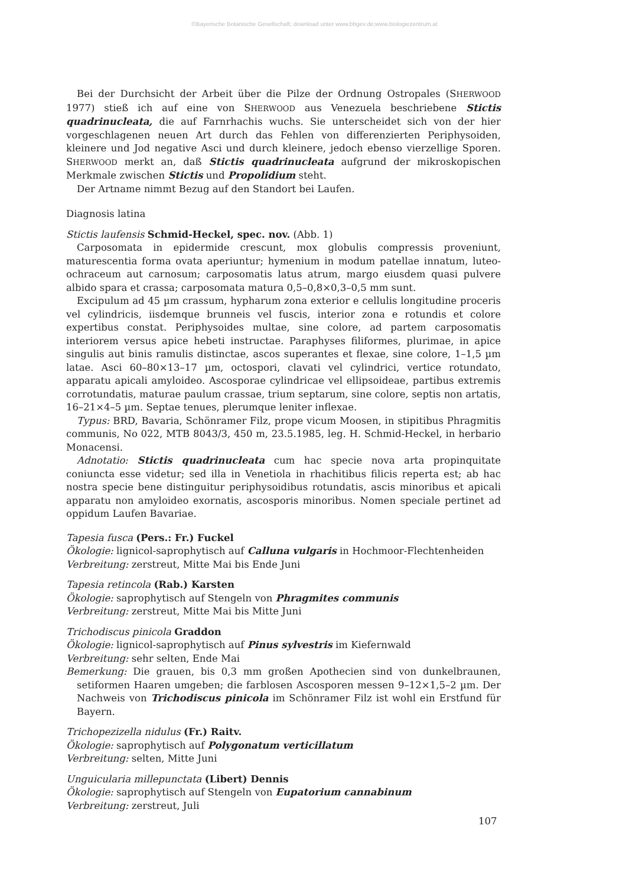©Bayerische Botanische Gesellschaft; download unter www.bbgev.de;www.biologiezentrum.at
Bei der Durchsicht der Arbeit über die Pilze der Ordnung Ostropales (SHERWOOD 1977) stieß ich auf eine von SHERWOOD aus Venezuela beschriebene Stictis quadrinucleata, die auf Farnrhachis wuchs. Sie unterscheidet sich von der hier vorgeschlagenen neuen Art durch das Fehlen von differenzierten Periphysoiden, kleinere und Jod negative Asci und durch kleinere, jedoch ebenso vierzellige Sporen. SHERWOOD merkt an, daß Stictis quadrinucleata aufgrund der mikroskopischen Merkmale zwischen Stictis und Propolidium steht.
Der Artname nimmt Bezug auf den Standort bei Laufen.
Diagnosis latina
Stictis laufensis Schmid-Heckel, spec. nov. (Abb. 1)
Carposomata in epidermide crescunt, mox globulis compressis proveniunt, maturescentia forma ovata aperiuntur; hymenium in modum patellae innatum, luteo-ochraceum aut carnosum; carposomatis latus atrum, margo eiusdem quasi pulvere albido spara et crassa; carposomata matura 0,5–0,8×0,3–0,5 mm sunt.
Excipulum ad 45 µm crassum, hypharum zona exterior e cellulis longitudine proceris vel cylindricis, iisdemque brunneis vel fuscis, interior zona e rotundis et colore expertibus constat. Periphysoides multae, sine colore, ad partem carposomatis interiorem versus apice hebeti instructae. Paraphyses filiformes, plurimae, in apice singulis aut binis ramulis distinctae, ascos superantes et flexae, sine colore, 1–1,5 µm latae. Asci 60–80×13–17 µm, octospori, clavati vel cylindrici, vertice rotundato, apparatu apicali amyloideo. Ascosporae cylindricae vel ellipsoideae, partibus extremis corrotundatis, maturae paulum crassae, trium septarum, sine colore, septis non artatis, 16–21×4–5 µm. Septae tenues, plerumque leniter inflexae.
Typus: BRD, Bavaria, Schönramer Filz, prope vicum Moosen, in stipitibus Phragmitis communis, No 022, MTB 8043/3, 450 m, 23.5.1985, leg. H. Schmid-Heckel, in herbario Monacensi.
Adnotatio: Stictis quadrinucleata cum hac specie nova arta propinquitate coniuncta esse videtur; sed illa in Venetiola in rhachitibus filicis reperta est; ab hac nostra specie bene distinguitur periphysoidibus rotundatis, ascis minoribus et apicali apparatu non amyloideo exornatis, ascosporis minoribus. Nomen speciale pertinet ad oppidum Laufen Bavariae.
Tapesia fusca (Pers.: Fr.) Fuckel
Ökologie: lignicol-saprophytisch auf Calluna vulgaris in Hochmoor-Flechtenheiden
Verbreitung: zerstreut, Mitte Mai bis Ende Juni
Tapesia retincola (Rab.) Karsten
Ökologie: saprophytisch auf Stengeln von Phragmites communis
Verbreitung: zerstreut, Mitte Mai bis Mitte Juni
Trichodiscus pinicola Graddon
Ökologie: lignicol-saprophytisch auf Pinus sylvestris im Kiefernwald
Verbreitung: sehr selten, Ende Mai
Bemerkung: Die grauen, bis 0,3 mm großen Apothecien sind von dunkelbraunen, setiformen Haaren umgeben; die farblosen Ascosporen messen 9–12×1,5–2 µm. Der Nachweis von Trichodiscus pinicola im Schönramer Filz ist wohl ein Erstfund für Bayern.
Trichopezizella nidulus (Fr.) Raitv.
Ökologie: saprophytisch auf Polygonatum verticillatum
Verbreitung: selten, Mitte Juni
Unguicularia millepunctata (Libert) Dennis
Ökologie: saprophytisch auf Stengeln von Eupatorium cannabinum
Verbreitung: zerstreut, Juli
107